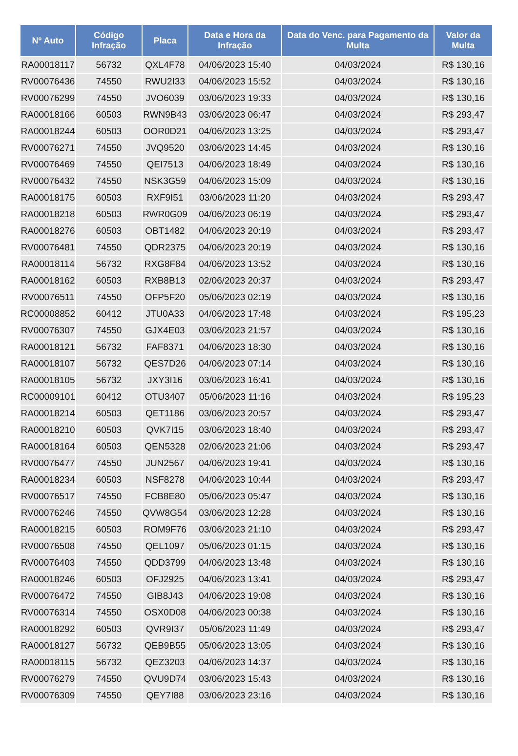| Nº Auto | Código Infração | Placa | Data e Hora da Infração | Data do Venc. para Pagamento da Multa | Valor da Multa |
| --- | --- | --- | --- | --- | --- |
| RA00018117 | 56732 | QXL4F78 | 04/06/2023 15:40 | 04/03/2024 | R$ 130,16 |
| RV00076436 | 74550 | RWU2I33 | 04/06/2023 15:52 | 04/03/2024 | R$ 130,16 |
| RV00076299 | 74550 | JVO6039 | 03/06/2023 19:33 | 04/03/2024 | R$ 130,16 |
| RA00018166 | 60503 | RWN9B43 | 03/06/2023 06:47 | 04/03/2024 | R$ 293,47 |
| RA00018244 | 60503 | OOR0D21 | 04/06/2023 13:25 | 04/03/2024 | R$ 293,47 |
| RV00076271 | 74550 | JVQ9520 | 03/06/2023 14:45 | 04/03/2024 | R$ 130,16 |
| RV00076469 | 74550 | QEI7513 | 04/06/2023 18:49 | 04/03/2024 | R$ 130,16 |
| RV00076432 | 74550 | NSK3G59 | 04/06/2023 15:09 | 04/03/2024 | R$ 130,16 |
| RA00018175 | 60503 | RXF9I51 | 03/06/2023 11:20 | 04/03/2024 | R$ 293,47 |
| RA00018218 | 60503 | RWR0G09 | 04/06/2023 06:19 | 04/03/2024 | R$ 293,47 |
| RA00018276 | 60503 | OBT1482 | 04/06/2023 20:19 | 04/03/2024 | R$ 293,47 |
| RV00076481 | 74550 | QDR2375 | 04/06/2023 20:19 | 04/03/2024 | R$ 130,16 |
| RA00018114 | 56732 | RXG8F84 | 04/06/2023 13:52 | 04/03/2024 | R$ 130,16 |
| RA00018162 | 60503 | RXB8B13 | 02/06/2023 20:37 | 04/03/2024 | R$ 293,47 |
| RV00076511 | 74550 | OFP5F20 | 05/06/2023 02:19 | 04/03/2024 | R$ 130,16 |
| RC00008852 | 60412 | JTU0A33 | 04/06/2023 17:48 | 04/03/2024 | R$ 195,23 |
| RV00076307 | 74550 | GJX4E03 | 03/06/2023 21:57 | 04/03/2024 | R$ 130,16 |
| RA00018121 | 56732 | FAF8371 | 04/06/2023 18:30 | 04/03/2024 | R$ 130,16 |
| RA00018107 | 56732 | QES7D26 | 04/06/2023 07:14 | 04/03/2024 | R$ 130,16 |
| RA00018105 | 56732 | JXY3I16 | 03/06/2023 16:41 | 04/03/2024 | R$ 130,16 |
| RC00009101 | 60412 | OTU3407 | 05/06/2023 11:16 | 04/03/2024 | R$ 195,23 |
| RA00018214 | 60503 | QET1186 | 03/06/2023 20:57 | 04/03/2024 | R$ 293,47 |
| RA00018210 | 60503 | QVK7I15 | 03/06/2023 18:40 | 04/03/2024 | R$ 293,47 |
| RA00018164 | 60503 | QEN5328 | 02/06/2023 21:06 | 04/03/2024 | R$ 293,47 |
| RV00076477 | 74550 | JUN2567 | 04/06/2023 19:41 | 04/03/2024 | R$ 130,16 |
| RA00018234 | 60503 | NSF8278 | 04/06/2023 10:44 | 04/03/2024 | R$ 293,47 |
| RV00076517 | 74550 | FCB8E80 | 05/06/2023 05:47 | 04/03/2024 | R$ 130,16 |
| RV00076246 | 74550 | QVW8G54 | 03/06/2023 12:28 | 04/03/2024 | R$ 130,16 |
| RA00018215 | 60503 | ROM9F76 | 03/06/2023 21:10 | 04/03/2024 | R$ 293,47 |
| RV00076508 | 74550 | QEL1097 | 05/06/2023 01:15 | 04/03/2024 | R$ 130,16 |
| RV00076403 | 74550 | QDD3799 | 04/06/2023 13:48 | 04/03/2024 | R$ 130,16 |
| RA00018246 | 60503 | OFJ2925 | 04/06/2023 13:41 | 04/03/2024 | R$ 293,47 |
| RV00076472 | 74550 | GIB8J43 | 04/06/2023 19:08 | 04/03/2024 | R$ 130,16 |
| RV00076314 | 74550 | OSX0D08 | 04/06/2023 00:38 | 04/03/2024 | R$ 130,16 |
| RA00018292 | 60503 | QVR9I37 | 05/06/2023 11:49 | 04/03/2024 | R$ 293,47 |
| RA00018127 | 56732 | QEB9B55 | 05/06/2023 13:05 | 04/03/2024 | R$ 130,16 |
| RA00018115 | 56732 | QEZ3203 | 04/06/2023 14:37 | 04/03/2024 | R$ 130,16 |
| RV00076279 | 74550 | QVU9D74 | 03/06/2023 15:43 | 04/03/2024 | R$ 130,16 |
| RV00076309 | 74550 | QEY7I88 | 03/06/2023 23:16 | 04/03/2024 | R$ 130,16 |